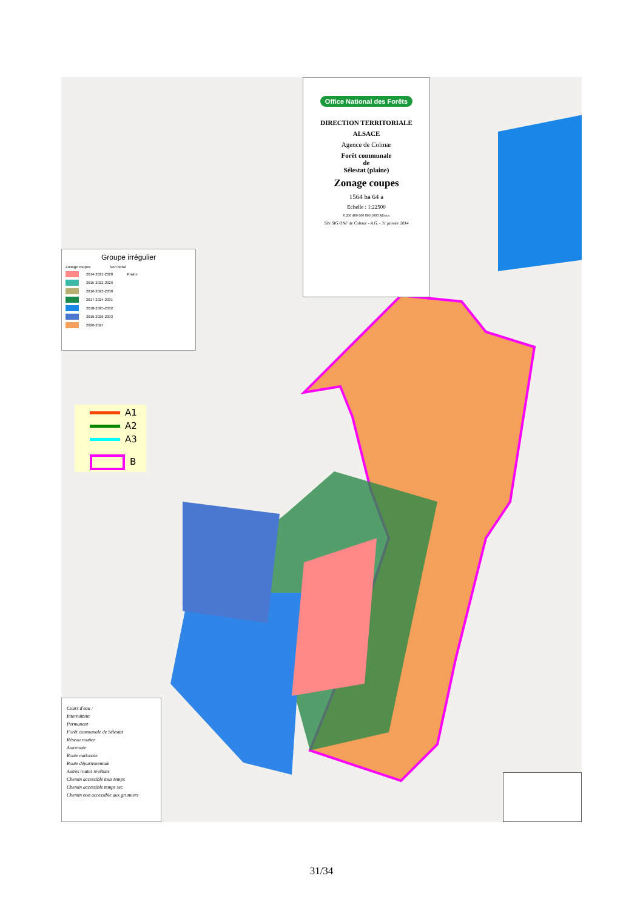Office National des Forêts
DIRECTION TERRITORIALE
ALSACE
Agence de Colmar
Forêt communale
de
Sélestat (plaine)
Zonage coupes
1564 ha 64 a
Echelle : 1:22500
0 200 400 600 800 1000 Mètres
Site SIG ONF de Colmar - A.G. - 31 janvier 2014
Groupe irrégulier
Zonage coupes Non boisé
2014-2021-2028 Prairie
2015-2022-2029
2016-2023-2030
2017-2024-2031
2018-2025-2032
2019-2026-2033
2020-2027
A1
A2
A3
B
Cours d'eau :
Intermittent
Permanent
Forêt communale de Sélestat
Réseau routier
Autoroute
Route nationale
Route départementale
Autres routes revêtues
Chemin accessible tous temps
Chemin accessible temps sec
Chemin non accessible aux grumiers
31/34